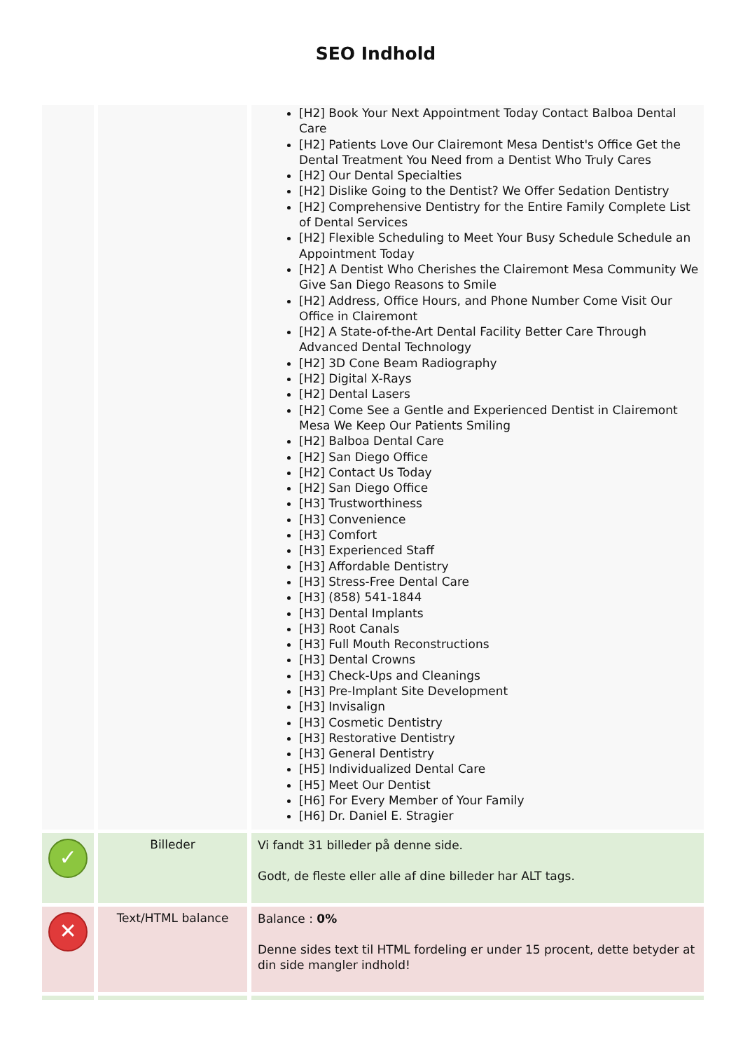SEO Indhold
| | | [H2] Book Your Next Appointment Today Contact Balboa Dental Care [H2] Patients Love Our Clairemont Mesa Dentist's Office Get the Dental Treatment You Need from a Dentist Who Truly Cares [H2] Our Dental Specialties [H2] Dislike Going to the Dentist? We Offer Sedation Dentistry [H2] Comprehensive Dentistry for the Entire Family Complete List of Dental Services [H2] Flexible Scheduling to Meet Your Busy Schedule Schedule an Appointment Today [H2] A Dentist Who Cherishes the Clairemont Mesa Community We Give San Diego Reasons to Smile [H2] Address, Office Hours, and Phone Number Come Visit Our Office in Clairemont [H2] A State-of-the-Art Dental Facility Better Care Through Advanced Dental Technology [H2] 3D Cone Beam Radiography [H2] Digital X-Rays [H2] Dental Lasers [H2] Come See a Gentle and Experienced Dentist in Clairemont Mesa We Keep Our Patients Smiling [H2] Balboa Dental Care [H2] San Diego Office [H2] Contact Us Today [H2] San Diego Office [H3] Trustworthiness [H3] Convenience [H3] Comfort [H3] Experienced Staff [H3] Affordable Dentistry [H3] Stress-Free Dental Care [H3] (858) 541-1844 [H3] Dental Implants [H3] Root Canals [H3] Full Mouth Reconstructions [H3] Dental Crowns [H3] Check-Ups and Cleanings [H3] Pre-Implant Site Development [H3] Invisalign [H3] Cosmetic Dentistry [H3] Restorative Dentistry [H3] General Dentistry [H5] Individualized Dental Care [H5] Meet Our Dentist [H6] For Every Member of Your Family [H6] Dr. Daniel E. Stragier |
| ✓ | Billeder | Vi fandt 31 billeder på denne side. Godt, de fleste eller alle af dine billeder har ALT tags. |
| ✕ | Text/HTML balance | Balance : 0% Denne sides text til HTML fordeling er under 15 procent, dette betyder at din side mangler indhold! |